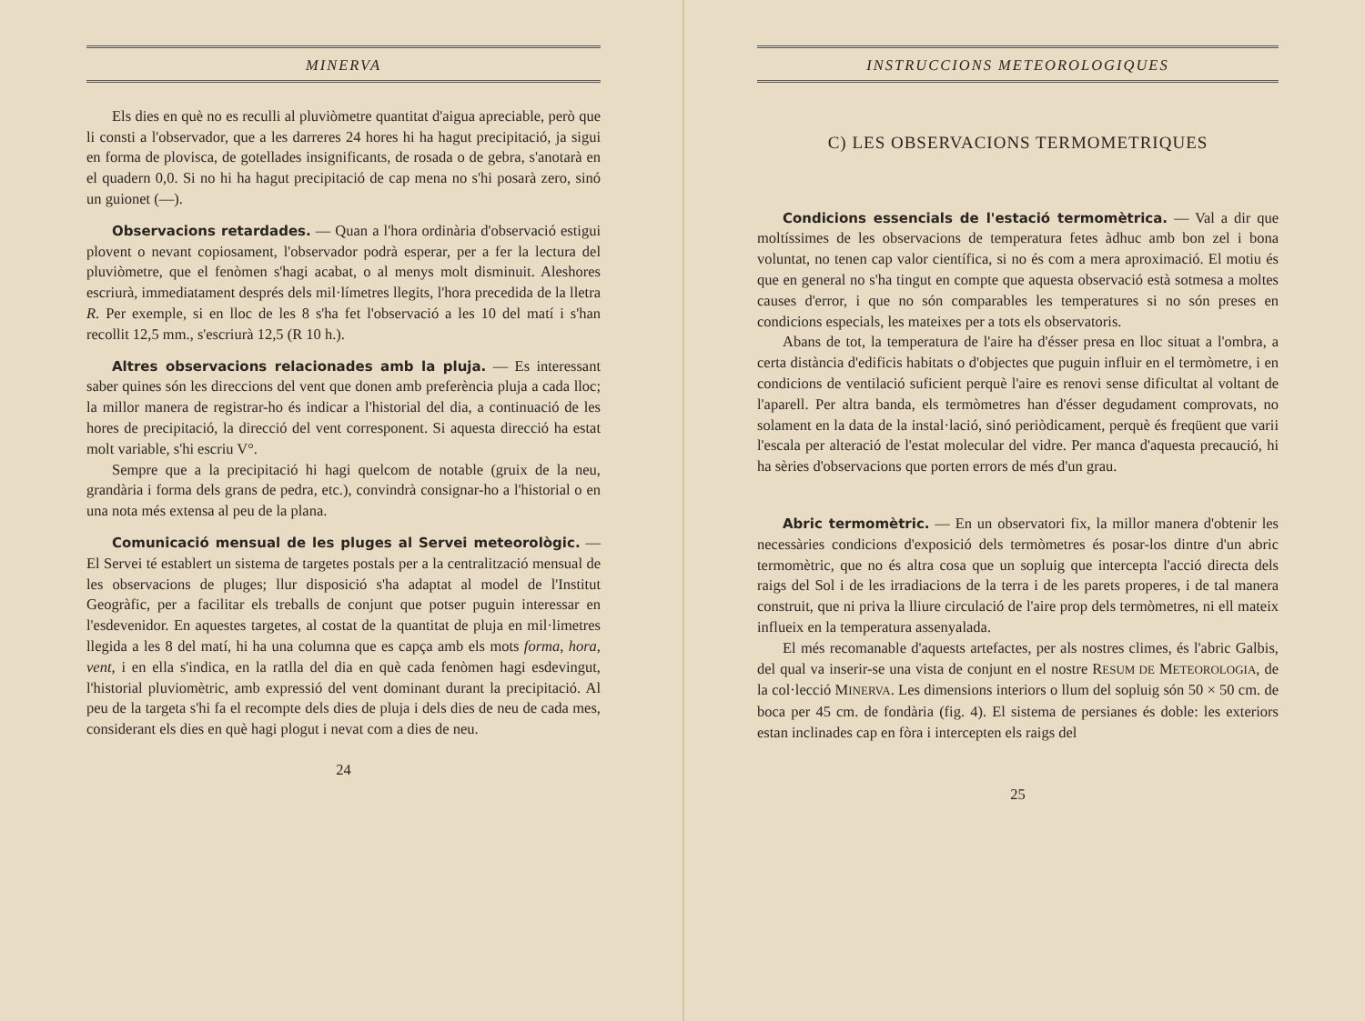MINERVA
Els dies en què no es reculli al pluviòmetre quantitat d'aigua apreciable, però que li consti a l'observador, que a les darreres 24 hores hi ha hagut precipitació, ja sigui en forma de plovisca, de gotellades insignificants, de rosada o de gebra, s'anotarà en el quadern 0,0. Si no hi ha hagut precipitació de cap mena no s'hi posarà zero, sinó un guionet (—).
Observacions retardades. — Quan a l'hora ordinària d'observació estigui plovent o nevant copiosament, l'observador podrà esperar, per a fer la lectura del pluviòmetre, que el fenòmen s'hagi acabat, o al menys molt disminuit. Aleshores escriurà, immediatament després dels mil·límetres llegits, l'hora precedida de la lletra R. Per exemple, si en lloc de les 8 s'ha fet l'observació a les 10 del matí i s'han recollit 12,5 mm., s'escriurà 12,5 (R 10 h.).
Altres observacions relacionades amb la pluja. — Es interessant saber quines són les direccions del vent que donen amb preferència pluja a cada lloc; la millor manera de registrar-ho és indicar a l'historial del dia, a continuació de les hores de precipitació, la direcció del vent corresponent. Si aquesta direcció ha estat molt variable, s'hi escriu V°.
Sempre que a la precipitació hi hagi quelcom de notable (gruix de la neu, grandària i forma dels grans de pedra, etc.), convindrà consignar-ho a l'historial o en una nota més extensa al peu de la plana.
Comunicació mensual de les pluges al Servei meteorològic. — El Servei té establert un sistema de targetes postals per a la centralització mensual de les observacions de pluges; llur disposició s'ha adaptat al model de l'Institut Geogràfic, per a facilitar els treballs de conjunt que potser puguin interessar en l'esdevenidor. En aquestes targetes, al costat de la quantitat de pluja en mil·limetres llegida a les 8 del matí, hi ha una columna que es capça amb els mots forma, hora, vent, i en ella s'indica, en la ratlla del dia en què cada fenòmen hagi esdevingut, l'historial pluviomètric, amb expressió del vent dominant durant la precipitació. Al peu de la targeta s'hi fa el recompte dels dies de pluja i dels dies de neu de cada mes, considerant els dies en què hagi plogut i nevat com a dies de neu.
24
INSTRUCCIONS METEOROLOGIQUES
C) LES OBSERVACIONS TERMOMETRIQUES
Condicions essencials de l'estació termomètrica. — Val a dir que moltíssimes de les observacions de temperatura fetes àdhuc amb bon zel i bona voluntat, no tenen cap valor científica, si no és com a mera aproximació. El motiu és que en general no s'ha tingut en compte que aquesta observació està sotmesa a moltes causes d'error, i que no són comparables les temperatures si no són preses en condicions especials, les mateixes per a tots els observatoris.
Abans de tot, la temperatura de l'aire ha d'ésser presa en lloc situat a l'ombra, a certa distància d'edificis habitats o d'objectes que puguin influir en el termòmetre, i en condicions de ventilació suficient perquè l'aire es renovi sense dificultat al voltant de l'aparell. Per altra banda, els termòmetres han d'ésser degudament comprovats, no solament en la data de la instal·lació, sinó periòdicament, perquè és freqüent que varii l'escala per alteració de l'estat molecular del vidre. Per manca d'aquesta precaució, hi ha sèries d'observacions que porten errors de més d'un grau.
Abric termomètric. — En un observatori fix, la millor manera d'obtenir les necessàries condicions d'exposició dels termòmetres és posar-los dintre d'un abric termomètric, que no és altra cosa que un sopluig que intercepta l'acció directa dels raigs del Sol i de les irradiacions de la terra i de les parets properes, i de tal manera construit, que ni priva la lliure circulació de l'aire prop dels termòmetres, ni ell mateix influeix en la temperatura assenyalada.
El més recomanable d'aquests artefactes, per als nostres climes, és l'abric Galbis, del qual va inserir-se una vista de conjunt en el nostre RESUM DE METEOROLOGIA, de la col·lecció MINERVA. Les dimensions interiors o llum del sopluig són 50 × 50 cm. de boca per 45 cm. de fondària (fig. 4). El sistema de persianes és doble: les exteriors estan inclinades cap en fòra i intercepten els raigs del
25